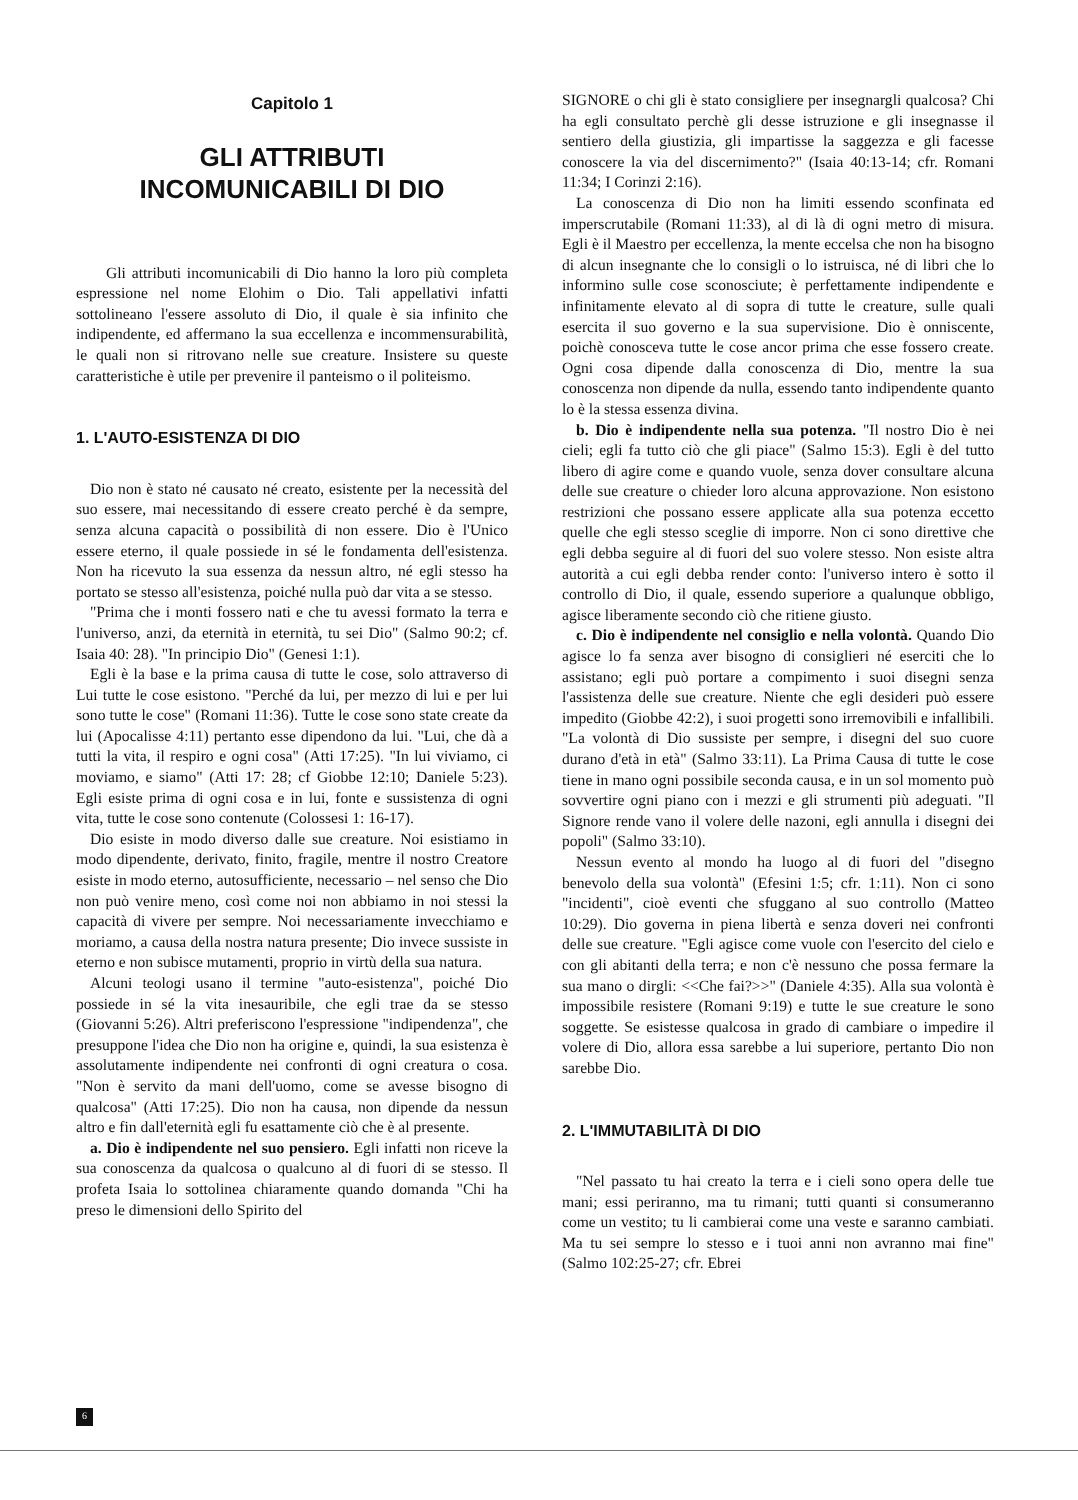Capitolo 1
GLI ATTRIBUTI
INCOMUNICABILI DI DIO
Gli attributi incomunicabili di Dio hanno la loro più completa espressione nel nome Elohim o Dio. Tali appellativi infatti sottolineano l'essere assoluto di Dio, il quale è sia infinito che indipendente, ed affermano la sua eccellenza e incommensurabilità, le quali non si ritrovano nelle sue creature. Insistere su queste caratteristiche è utile per prevenire il panteismo o il politeismo.
1. L'AUTO-ESISTENZA DI DIO
Dio non è stato né causato né creato, esistente per la necessità del suo essere, mai necessitando di essere creato perché è da sempre, senza alcuna capacità o possibilità di non essere. Dio è l'Unico essere eterno, il quale possiede in sé le fondamenta dell'esistenza. Non ha ricevuto la sua essenza da nessun altro, né egli stesso ha portato se stesso all'esistenza, poiché nulla può dar vita a se stesso.
"Prima che i monti fossero nati e che tu avessi formato la terra e l'universo, anzi, da eternità in eternità, tu sei Dio" (Salmo 90:2; cf. Isaia 40: 28). "In principio Dio" (Genesi 1:1).
Egli è la base e la prima causa di tutte le cose, solo attraverso di Lui tutte le cose esistono. "Perché da lui, per mezzo di lui e per lui sono tutte le cose" (Romani 11:36). Tutte le cose sono state create da lui (Apocalisse 4:11) pertanto esse dipendono da lui. "Lui, che dà a tutti la vita, il respiro e ogni cosa" (Atti 17:25). "In lui viviamo, ci moviamo, e siamo" (Atti 17: 28; cf Giobbe 12:10; Daniele 5:23). Egli esiste prima di ogni cosa e in lui, fonte e sussistenza di ogni vita, tutte le cose sono contenute (Colossesi 1: 16-17).
Dio esiste in modo diverso dalle sue creature. Noi esistiamo in modo dipendente, derivato, finito, fragile, mentre il nostro Creatore esiste in modo eterno, autosufficiente, necessario – nel senso che Dio non può venire meno, così come noi non abbiamo in noi stessi la capacità di vivere per sempre. Noi necessariamente invecchiamo e moriamo, a causa della nostra natura presente; Dio invece sussiste in eterno e non subisce mutamenti, proprio in virtù della sua natura.
Alcuni teologi usano il termine "auto-esistenza", poiché Dio possiede in sé la vita inesauribile, che egli trae da se stesso (Giovanni 5:26). Altri preferiscono l'espressione "indipendenza", che presuppone l'idea che Dio non ha origine e, quindi, la sua esistenza è assolutamente indipendente nei confronti di ogni creatura o cosa. "Non è servito da mani dell'uomo, come se avesse bisogno di qualcosa" (Atti 17:25). Dio non ha causa, non dipende da nessun altro e fin dall'eternità egli fu esattamente ciò che è al presente.
a. Dio è indipendente nel suo pensiero. Egli infatti non riceve la sua conoscenza da qualcosa o qualcuno al di fuori di se stesso. Il profeta Isaia lo sottolinea chiaramente quando domanda "Chi ha preso le dimensioni dello Spirito del
SIGNORE o chi gli è stato consigliere per insegnargli qualcosa? Chi ha egli consultato perchè gli desse istruzione e gli insegnasse il sentiero della giustizia, gli impartisse la saggezza e gli facesse conoscere la via del discernimento?" (Isaia 40:13-14; cfr. Romani 11:34; I Corinzi 2:16).
La conoscenza di Dio non ha limiti essendo sconfinata ed imperscrutabile (Romani 11:33), al di là di ogni metro di misura. Egli è il Maestro per eccellenza, la mente eccelsa che non ha bisogno di alcun insegnante che lo consigli o lo istruisca, né di libri che lo informino sulle cose sconosciute; è perfettamente indipendente e infinitamente elevato al di sopra di tutte le creature, sulle quali esercita il suo governo e la sua supervisione. Dio è onniscente, poichè conosceva tutte le cose ancor prima che esse fossero create. Ogni cosa dipende dalla conoscenza di Dio, mentre la sua conoscenza non dipende da nulla, essendo tanto indipendente quanto lo è la stessa essenza divina.
b. Dio è indipendente nella sua potenza. "Il nostro Dio è nei cieli; egli fa tutto ciò che gli piace" (Salmo 15:3). Egli è del tutto libero di agire come e quando vuole, senza dover consultare alcuna delle sue creature o chieder loro alcuna approvazione. Non esistono restrizioni che possano essere applicate alla sua potenza eccetto quelle che egli stesso sceglie di imporre. Non ci sono direttive che egli debba seguire al di fuori del suo volere stesso. Non esiste altra autorità a cui egli debba render conto: l'universo intero è sotto il controllo di Dio, il quale, essendo superiore a qualunque obbligo, agisce liberamente secondo ciò che ritiene giusto.
c. Dio è indipendente nel consiglio e nella volontà. Quando Dio agisce lo fa senza aver bisogno di consiglieri né eserciti che lo assistano; egli può portare a compimento i suoi disegni senza l'assistenza delle sue creature. Niente che egli desideri può essere impedito (Giobbe 42:2), i suoi progetti sono irremovibili e infallibili. "La volontà di Dio sussiste per sempre, i disegni del suo cuore durano d'età in età" (Salmo 33:11). La Prima Causa di tutte le cose tiene in mano ogni possibile seconda causa, e in un sol momento può sovvertire ogni piano con i mezzi e gli strumenti più adeguati. "Il Signore rende vano il volere delle nazoni, egli annulla i disegni dei popoli" (Salmo 33:10).
Nessun evento al mondo ha luogo al di fuori del "disegno benevolo della sua volontà" (Efesini 1:5; cfr. 1:11). Non ci sono "incidenti", cioè eventi che sfuggano al suo controllo (Matteo 10:29). Dio governa in piena libertà e senza doveri nei confronti delle sue creature. "Egli agisce come vuole con l'esercito del cielo e con gli abitanti della terra; e non c'è nessuno che possa fermare la sua mano o dirgli: <<Che fai?>>" (Daniele 4:35). Alla sua volontà è impossibile resistere (Romani 9:19) e tutte le sue creature le sono soggette. Se esistesse qualcosa in grado di cambiare o impedire il volere di Dio, allora essa sarebbe a lui superiore, pertanto Dio non sarebbe Dio.
2. L'IMMUTABILITÀ DI DIO
"Nel passato tu hai creato la terra e i cieli sono opera delle tue mani; essi periranno, ma tu rimani; tutti quanti si consumeranno come un vestito; tu li cambierai come una veste e saranno cambiati. Ma tu sei sempre lo stesso e i tuoi anni non avranno mai fine" (Salmo 102:25-27; cfr. Ebrei
6